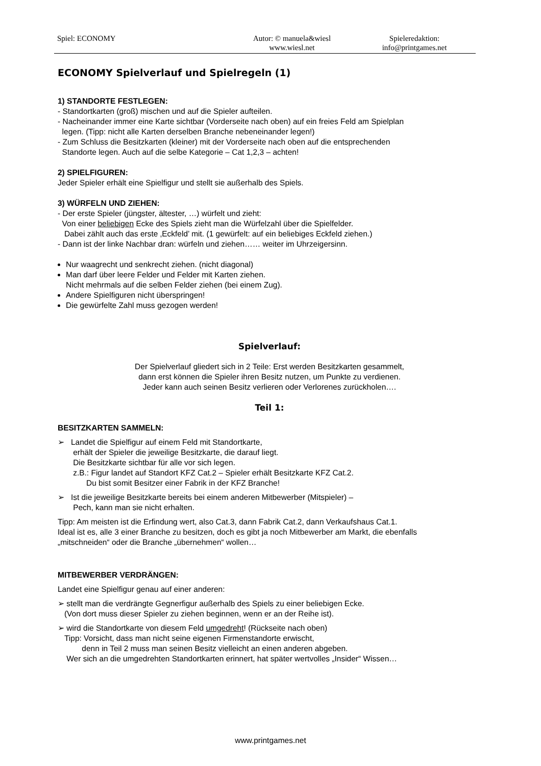Spiel: ECONOMY Autor: © manuela&wiesl
www.wiesl.net
Spieleredaktion:
info@printgames.net
ECONOMY Spielverlauf und Spielregeln (1)
1) STANDORTE FESTLEGEN:
- Standortkarten (groß) mischen und auf die Spieler aufteilen.
- Nacheinander immer eine Karte sichtbar (Vorderseite nach oben) auf ein freies Feld am Spielplan
legen. (Tipp: nicht alle Karten derselben Branche nebeneinander legen!)
- Zum Schluss die Besitzkarten (kleiner) mit der Vorderseite nach oben auf die entsprechenden
Standorte legen. Auch auf die selbe Kategorie – Cat 1,2,3 – achten!
2) SPIELFIGUREN:
Jeder Spieler erhält eine Spielfigur und stellt sie außerhalb des Spiels.
3) WÜRFELN UND ZIEHEN:
- Der erste Spieler (jüngster, ältester, …) würfelt und zieht:
Von einer beliebigen Ecke des Spiels zieht man die Würfelzahl über die Spielfelder.
Dabei zählt auch das erste ‚Eckfeld’ mit. (1 gewürfelt: auf ein beliebiges Eckfeld ziehen.)
- Dann ist der linke Nachbar dran: würfeln und ziehen…… weiter im Uhrzeigersinn.
Nur waagrecht und senkrecht ziehen. (nicht diagonal)
Man darf über leere Felder und Felder mit Karten ziehen.
Nicht mehrmals auf die selben Felder ziehen (bei einem Zug).
Andere Spielfiguren nicht überspringen!
Die gewürfelte Zahl muss gezogen werden!
Spielverlauf:
Der Spielverlauf gliedert sich in 2 Teile: Erst werden Besitzkarten gesammelt,
dann erst können die Spieler ihren Besitz nutzen, um Punkte zu verdienen.
Jeder kann auch seinen Besitz verlieren oder Verlorenes zurückholen….
Teil 1:
BESITZKARTEN SAMMELN:
➢ Landet die Spielfigur auf einem Feld mit Standortkarte,
erhält der Spieler die jeweilige Besitzkarte, die darauf liegt.
Die Besitzkarte sichtbar für alle vor sich legen.
z.B.: Figur landet auf Standort KFZ Cat.2 – Spieler erhält Besitzkarte KFZ Cat.2.
Du bist somit Besitzer einer Fabrik in der KFZ Branche!
➢ Ist die jeweilige Besitzkarte bereits bei einem anderen Mitbewerber (Mitspieler) –
Pech, kann man sie nicht erhalten.
Tipp: Am meisten ist die Erfindung wert, also Cat.3, dann Fabrik Cat.2, dann Verkaufshaus Cat.1.
Ideal ist es, alle 3 einer Branche zu besitzen, doch es gibt ja noch Mitbewerber am Markt, die ebenfalls
„mitschneiden“ oder die Branche „übernehmen“ wollen…
MITBEWERBER VERDRÄNGEN:
Landet eine Spielfigur genau auf einer anderen:
➢ stellt man die verdrängte Gegnerfigur außerhalb des Spiels zu einer beliebigen Ecke.
(Von dort muss dieser Spieler zu ziehen beginnen, wenn er an der Reihe ist).
➢ wird die Standortkarte von diesem Feld umgedreht! (Rückseite nach oben)
Tipp: Vorsicht, dass man nicht seine eigenen Firmenstandorte erwischt,
denn in Teil 2 muss man seinen Besitz vielleicht an einen anderen abgeben.
Wer sich an die umgedrehten Standortkarten erinnert, hat später wertvolles „Insider“ Wissen…
www.printgames.net